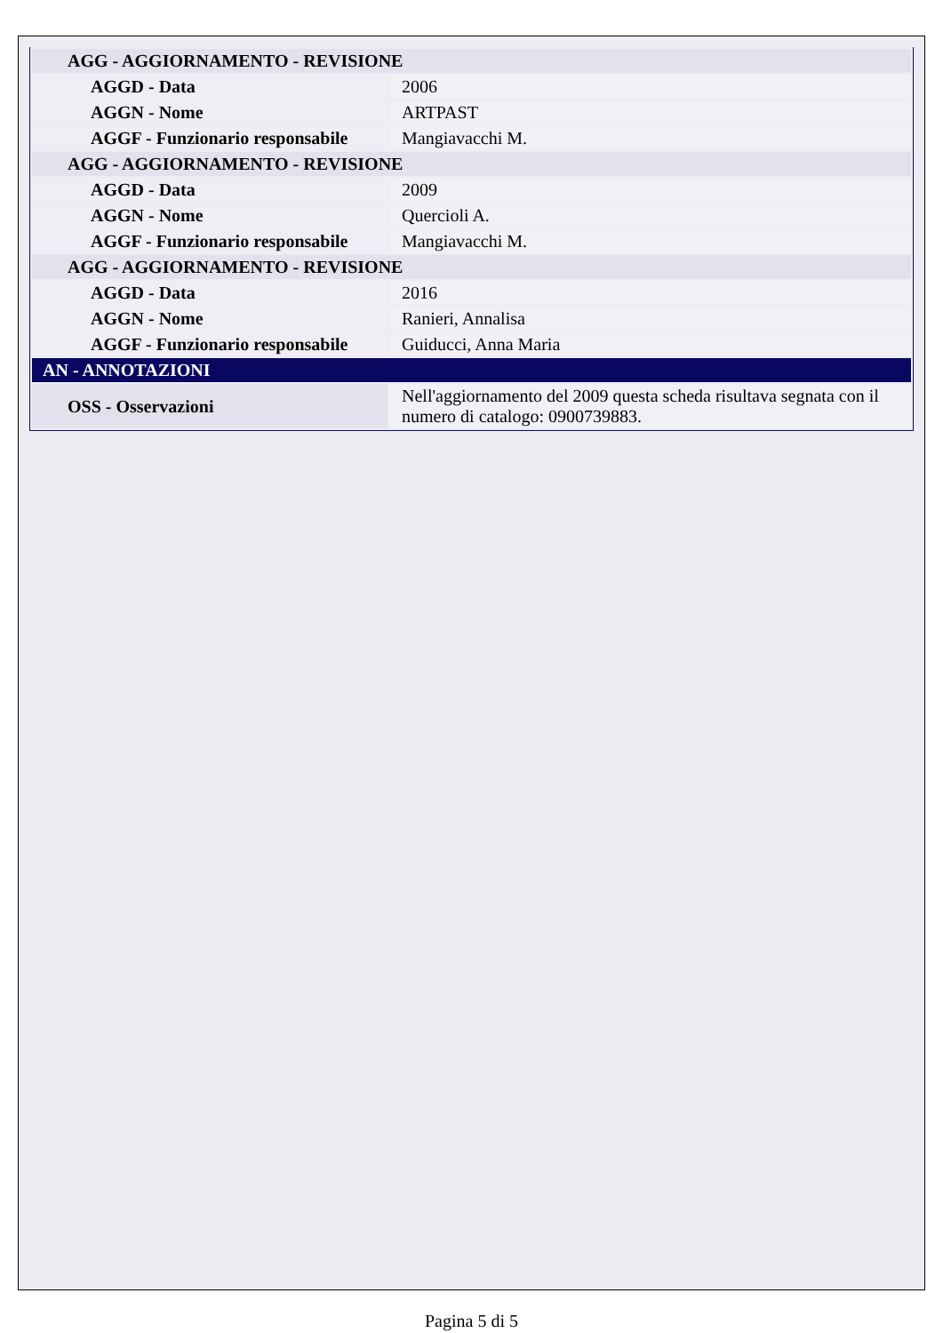| AGG - AGGIORNAMENTO - REVISIONE | |
| AGGD - Data | 2006 |
| AGGN - Nome | ARTPAST |
| AGGF - Funzionario responsabile | Mangiavacchi M. |
| AGG - AGGIORNAMENTO - REVISIONE | |
| AGGD - Data | 2009 |
| AGGN - Nome | Quercioli A. |
| AGGF - Funzionario responsabile | Mangiavacchi M. |
| AGG - AGGIORNAMENTO - REVISIONE | |
| AGGD - Data | 2016 |
| AGGN - Nome | Ranieri, Annalisa |
| AGGF - Funzionario responsabile | Guiducci, Anna Maria |
| AN - ANNOTAZIONI | |
| OSS - Osservazioni | Nell'aggiornamento del 2009 questa scheda risultava segnata con il numero di catalogo: 0900739883. |
Pagina 5 di 5